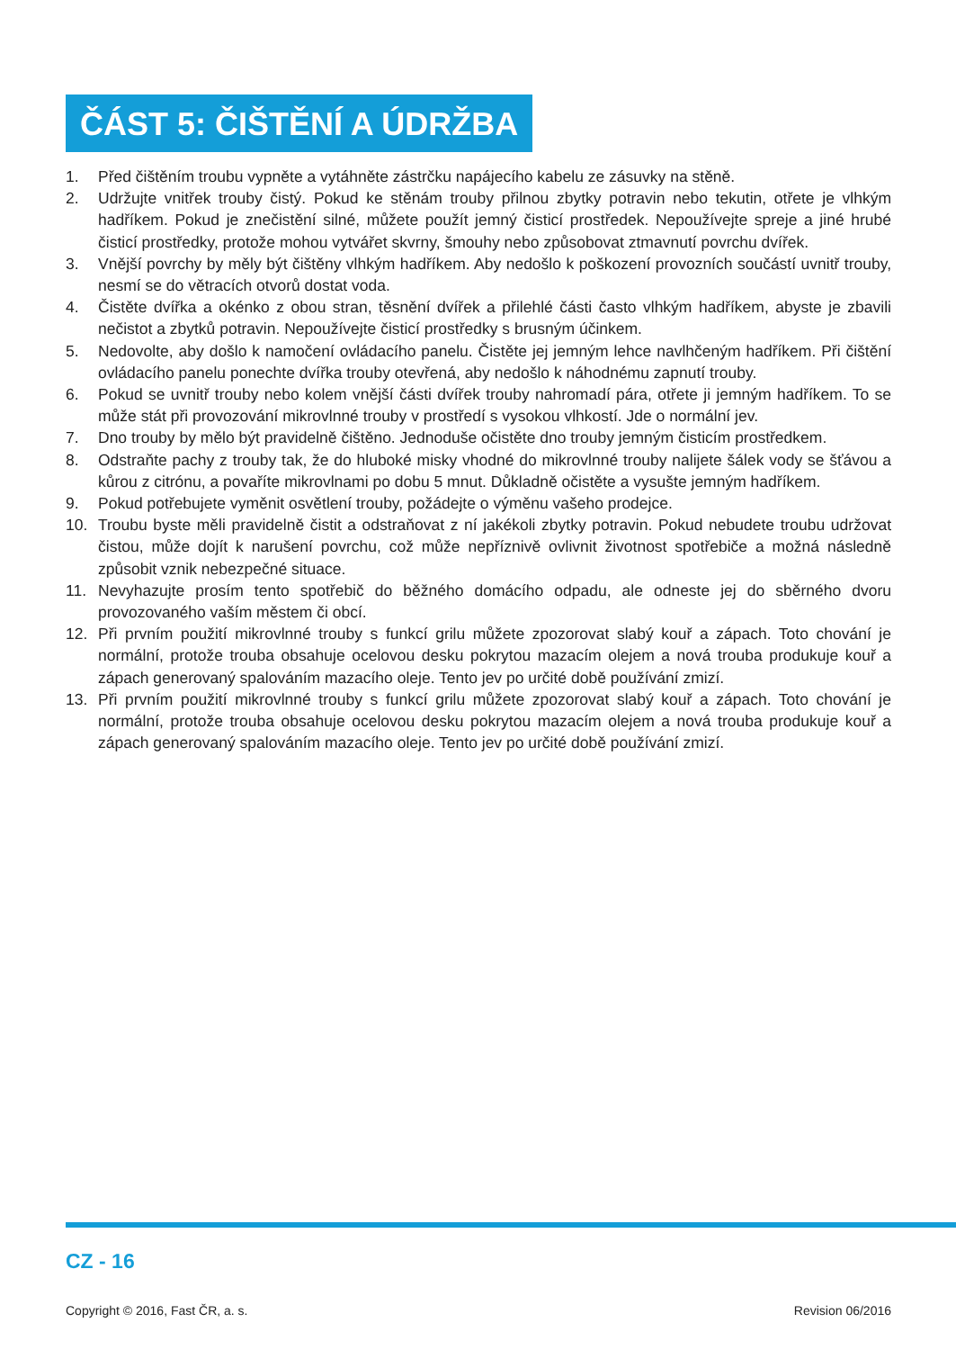ČÁST 5: ČIŠTĚNÍ A ÚDRŽBA
1. Před čištěním troubu vypněte a vytáhněte zástrčku napájecího kabelu ze zásuvky na stěně.
2. Udržujte vnitřek trouby čistý. Pokud ke stěnám trouby přilnou zbytky potravin nebo tekutin, otřete je vlhkým hadříkem. Pokud je znečistění silné, můžete použít jemný čisticí prostředek. Nepoužívejte spreje a jiné hrubé čisticí prostředky, protože mohou vytvářet skvrny, šmouhy nebo způsobovat ztmavnutí povrchu dvířek.
3. Vnější povrchy by měly být čištěny vlhkým hadříkem. Aby nedošlo k poškození provozních součástí uvnitř trouby, nesmí se do větracích otvorů dostat voda.
4. Čistěte dvířka a okénko z obou stran, těsnění dvířek a přilehlé části často vlhkým hadříkem, abyste je zbavili nečistot a zbytků potravin. Nepoužívejte čisticí prostředky s brusným účinkem.
5. Nedovolte, aby došlo k namočení ovládacího panelu. Čistěte jej jemným lehce navlhčeným hadříkem. Při čištění ovládacího panelu ponechte dvířka trouby otevřená, aby nedošlo k náhodnému zapnutí trouby.
6. Pokud se uvnitř trouby nebo kolem vnější části dvířek trouby nahromadí pára, otřete ji jemným hadříkem. To se může stát při provozování mikrovlnné trouby v prostředí s vysokou vlhkostí. Jde o normální jev.
7. Dno trouby by mělo být pravidelně čištěno. Jednoduše očistěte dno trouby jemným čisticím prostředkem.
8. Odstraňte pachy z trouby tak, že do hluboké misky vhodné do mikrovlnné trouby nalijete šálek vody se šťávou a kůrou z citrónu, a povaříte mikrovlnami po dobu 5 mnut. Důkladně očistěte a vysušte jemným hadříkem.
9. Pokud potřebujete vyměnit osvětlení trouby, požádejte o výměnu vašeho prodejce.
10. Troubu byste měli pravidelně čistit a odstraňovat z ní jakékoli zbytky potravin. Pokud nebudete troubu udržovat čistou, může dojít k narušení povrchu, což může nepříznivě ovlivnit životnost spotřebiče a možná následně způsobit vznik nebezpečné situace.
11. Nevyhazujte prosím tento spotřebič do běžného domácího odpadu, ale odneste jej do sběrného dvoru provozovaného vaším městem či obcí.
12. Při prvním použití mikrovlnné trouby s funkcí grilu můžete zpozorovat slabý kouř a zápach. Toto chování je normální, protože trouba obsahuje ocelovou desku pokrytou mazacím olejem a nová trouba produkuje kouř a zápach generovaný spalováním mazacího oleje. Tento jev po určité době používání zmizí.
13. Při prvním použití mikrovlnné trouby s funkcí grilu můžete zpozorovat slabý kouř a zápach. Toto chování je normální, protože trouba obsahuje ocelovou desku pokrytou mazacím olejem a nová trouba produkuje kouř a zápach generovaný spalováním mazacího oleje. Tento jev po určité době používání zmizí.
CZ - 16
Copyright © 2016, Fast ČR, a. s. Revision 06/2016